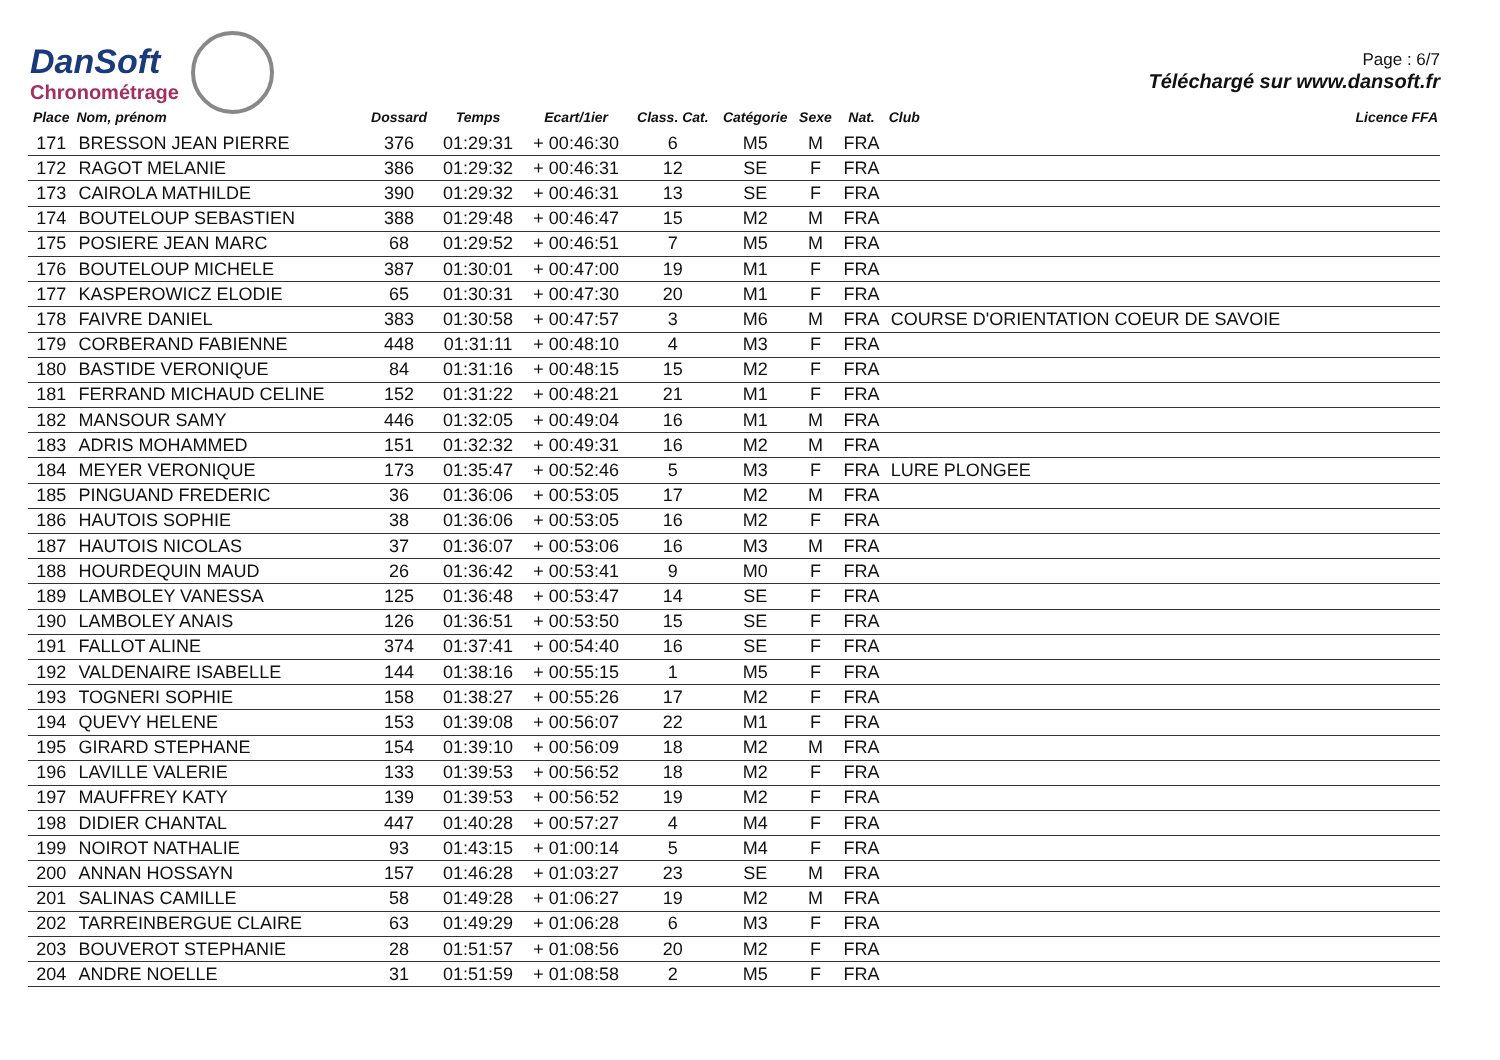DanSoft
Chronométrage
Page : 6/7
Téléchargé sur www.dansoft.fr
| Place | Nom, prénom | Dossard | Temps | Ecart/1ier | Class. Cat. | Catégorie | Sexe | Nat. | Club | Licence FFA |
| --- | --- | --- | --- | --- | --- | --- | --- | --- | --- | --- |
| 171 | BRESSON JEAN PIERRE | 376 | 01:29:31 | + 00:46:30 | 6 | M5 | M | FRA | | |
| 172 | RAGOT MELANIE | 386 | 01:29:32 | + 00:46:31 | 12 | SE | F | FRA | | |
| 173 | CAIROLA MATHILDE | 390 | 01:29:32 | + 00:46:31 | 13 | SE | F | FRA | | |
| 174 | BOUTELOUP SEBASTIEN | 388 | 01:29:48 | + 00:46:47 | 15 | M2 | M | FRA | | |
| 175 | POSIERE JEAN MARC | 68 | 01:29:52 | + 00:46:51 | 7 | M5 | M | FRA | | |
| 176 | BOUTELOUP MICHELE | 387 | 01:30:01 | + 00:47:00 | 19 | M1 | F | FRA | | |
| 177 | KASPEROWICZ ELODIE | 65 | 01:30:31 | + 00:47:30 | 20 | M1 | F | FRA | | |
| 178 | FAIVRE DANIEL | 383 | 01:30:58 | + 00:47:57 | 3 | M6 | M | FRA | COURSE D'ORIENTATION COEUR DE SAVOIE | |
| 179 | CORBERAND FABIENNE | 448 | 01:31:11 | + 00:48:10 | 4 | M3 | F | FRA | | |
| 180 | BASTIDE VERONIQUE | 84 | 01:31:16 | + 00:48:15 | 15 | M2 | F | FRA | | |
| 181 | FERRAND MICHAUD CELINE | 152 | 01:31:22 | + 00:48:21 | 21 | M1 | F | FRA | | |
| 182 | MANSOUR SAMY | 446 | 01:32:05 | + 00:49:04 | 16 | M1 | M | FRA | | |
| 183 | ADRIS MOHAMMED | 151 | 01:32:32 | + 00:49:31 | 16 | M2 | M | FRA | | |
| 184 | MEYER VERONIQUE | 173 | 01:35:47 | + 00:52:46 | 5 | M3 | F | FRA | LURE PLONGEE | |
| 185 | PINGUAND FREDERIC | 36 | 01:36:06 | + 00:53:05 | 17 | M2 | M | FRA | | |
| 186 | HAUTOIS SOPHIE | 38 | 01:36:06 | + 00:53:05 | 16 | M2 | F | FRA | | |
| 187 | HAUTOIS NICOLAS | 37 | 01:36:07 | + 00:53:06 | 16 | M3 | M | FRA | | |
| 188 | HOURDEQUIN MAUD | 26 | 01:36:42 | + 00:53:41 | 9 | M0 | F | FRA | | |
| 189 | LAMBOLEY VANESSA | 125 | 01:36:48 | + 00:53:47 | 14 | SE | F | FRA | | |
| 190 | LAMBOLEY ANAIS | 126 | 01:36:51 | + 00:53:50 | 15 | SE | F | FRA | | |
| 191 | FALLOT ALINE | 374 | 01:37:41 | + 00:54:40 | 16 | SE | F | FRA | | |
| 192 | VALDENAIRE ISABELLE | 144 | 01:38:16 | + 00:55:15 | 1 | M5 | F | FRA | | |
| 193 | TOGNERI SOPHIE | 158 | 01:38:27 | + 00:55:26 | 17 | M2 | F | FRA | | |
| 194 | QUEVY HELENE | 153 | 01:39:08 | + 00:56:07 | 22 | M1 | F | FRA | | |
| 195 | GIRARD STEPHANE | 154 | 01:39:10 | + 00:56:09 | 18 | M2 | M | FRA | | |
| 196 | LAVILLE VALERIE | 133 | 01:39:53 | + 00:56:52 | 18 | M2 | F | FRA | | |
| 197 | MAUFFREY KATY | 139 | 01:39:53 | + 00:56:52 | 19 | M2 | F | FRA | | |
| 198 | DIDIER CHANTAL | 447 | 01:40:28 | + 00:57:27 | 4 | M4 | F | FRA | | |
| 199 | NOIROT NATHALIE | 93 | 01:43:15 | + 01:00:14 | 5 | M4 | F | FRA | | |
| 200 | ANNAN HOSSAYN | 157 | 01:46:28 | + 01:03:27 | 23 | SE | M | FRA | | |
| 201 | SALINAS CAMILLE | 58 | 01:49:28 | + 01:06:27 | 19 | M2 | M | FRA | | |
| 202 | TARREINBERGUE CLAIRE | 63 | 01:49:29 | + 01:06:28 | 6 | M3 | F | FRA | | |
| 203 | BOUVEROT STEPHANIE | 28 | 01:51:57 | + 01:08:56 | 20 | M2 | F | FRA | | |
| 204 | ANDRE NOELLE | 31 | 01:51:59 | + 01:08:58 | 2 | M5 | F | FRA | | |